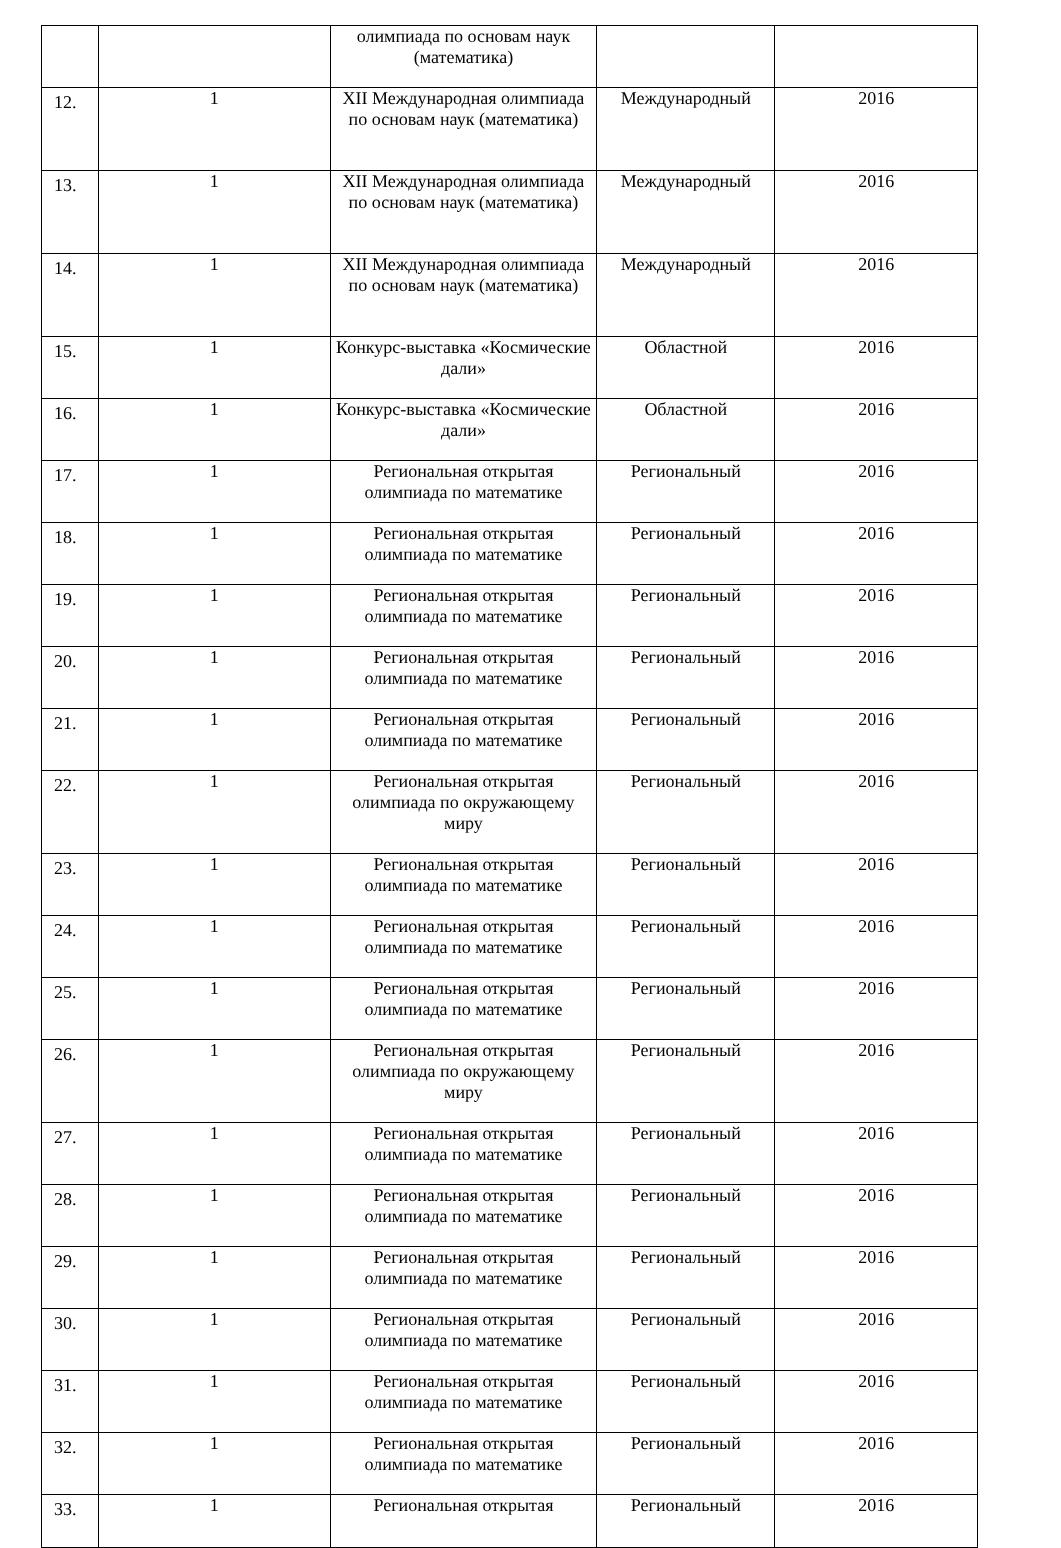| | | олимпиада по основам наук (математика) | | |
| 12. | 1 | XII Международная олимпиада по основам наук (математика) | Международный | 2016 |
| 13. | 1 | XII Международная олимпиада по основам наук (математика) | Международный | 2016 |
| 14. | 1 | XII Международная олимпиада по основам наук (математика) | Международный | 2016 |
| 15. | 1 | Конкурс-выставка «Космические дали» | Областной | 2016 |
| 16. | 1 | Конкурс-выставка «Космические дали» | Областной | 2016 |
| 17. | 1 | Региональная открытая олимпиада по математике | Региональный | 2016 |
| 18. | 1 | Региональная открытая олимпиада по математике | Региональный | 2016 |
| 19. | 1 | Региональная открытая олимпиада по математике | Региональный | 2016 |
| 20. | 1 | Региональная открытая олимпиада по математике | Региональный | 2016 |
| 21. | 1 | Региональная открытая олимпиада по математике | Региональный | 2016 |
| 22. | 1 | Региональная открытая олимпиада по окружающему миру | Региональный | 2016 |
| 23. | 1 | Региональная открытая олимпиада по математике | Региональный | 2016 |
| 24. | 1 | Региональная открытая олимпиада по математике | Региональный | 2016 |
| 25. | 1 | Региональная открытая олимпиада по математике | Региональный | 2016 |
| 26. | 1 | Региональная открытая олимпиада по окружающему миру | Региональный | 2016 |
| 27. | 1 | Региональная открытая олимпиада по математике | Региональный | 2016 |
| 28. | 1 | Региональная открытая олимпиада по математике | Региональный | 2016 |
| 29. | 1 | Региональная открытая олимпиада по математике | Региональный | 2016 |
| 30. | 1 | Региональная открытая олимпиада по математике | Региональный | 2016 |
| 31. | 1 | Региональная открытая олимпиада по математике | Региональный | 2016 |
| 32. | 1 | Региональная открытая олимпиада по математике | Региональный | 2016 |
| 33. | 1 | Региональная открытая | Региональный | 2016 |